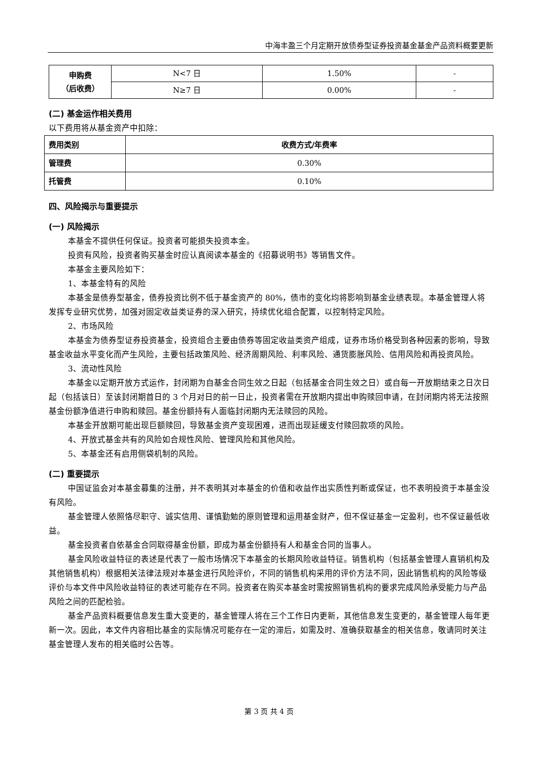中海丰盈三个月定期开放债券型证券投资基金基金产品资料概要更新
| 申购费 （后收费） | N<7 日 | 1.50% | - |
| | N≥7 日 | 0.00% | - |
(二) 基金运作相关费用
以下费用将从基金资产中扣除：
| 费用类别 | 收费方式/年费率 |
| --- | --- |
| 管理费 | 0.30% |
| 托管费 | 0.10% |
四、风险揭示与重要提示
(一) 风险揭示
本基金不提供任何保证。投资者可能损失投资本金。
投资有风险，投资者购买基金时应认真阅读本基金的《招募说明书》等销售文件。
本基金主要风险如下：
1、本基金特有的风险
本基金是债券型基金，债券投资比例不低于基金资产的 80%，债市的变化均将影响到基金业绩表现。本基金管理人将发挥专业研究优势，加强对固定收益类证券的深入研究，持续优化组合配置，以控制特定风险。
2、市场风险
本基金为债券型证券投资基金，投资组合主要由债券等固定收益类资产组成，证券市场价格受到各种因素的影响，导致基金收益水平变化而产生风险，主要包括政策风险、经济周期风险、利率风险、通货膨胀风险、信用风险和再投资风险。
3、流动性风险
本基金以定期开放方式运作，封闭期为自基金合同生效之日起（包括基金合同生效之日）或自每一开放期结束之日次日起（包括该日）至该封闭期首日的 3 个月对日的前一日止，投资者需在开放期内提出申购赎回申请，在封闭期内将无法按照基金份额净值进行申购和赎回。基金份额持有人面临封闭期内无法赎回的风险。
本基金开放期可能出现巨额赎回，导致基金资产变现困难，进而出现延缓支付赎回款项的风险。
4、开放式基金共有的风险如合规性风险、管理风险和其他风险。
5、本基金还有启用侧袋机制的风险。
(二) 重要提示
中国证监会对本基金募集的注册，并不表明其对本基金的价值和收益作出实质性判断或保证，也不表明投资于本基金没有风险。
基金管理人依照恪尽职守、诚实信用、谨慎勤勉的原则管理和运用基金财产，但不保证基金一定盈利，也不保证最低收益。
基金投资者自依基金合同取得基金份额，即成为基金份额持有人和基金合同的当事人。
基金风险收益特征的表述是代表了一般市场情况下本基金的长期风险收益特征。销售机构（包括基金管理人直销机构及其他销售机构）根据相关法律法规对本基金进行风险评价，不同的销售机构采用的评价方法不同，因此销售机构的风险等级评价与本文件中风险收益特征的表述可能存在不同。投资者在购买本基金时需按照销售机构的要求完成风险承受能力与产品风险之间的匹配检验。
基金产品资料概要信息发生重大变更的，基金管理人将在三个工作日内更新，其他信息发生变更的，基金管理人每年更新一次。因此，本文件内容相比基金的实际情况可能存在一定的滞后，如需及时、准确获取基金的相关信息，敬请同时关注基金管理人发布的相关临时公告等。
第 3 页 共 4 页